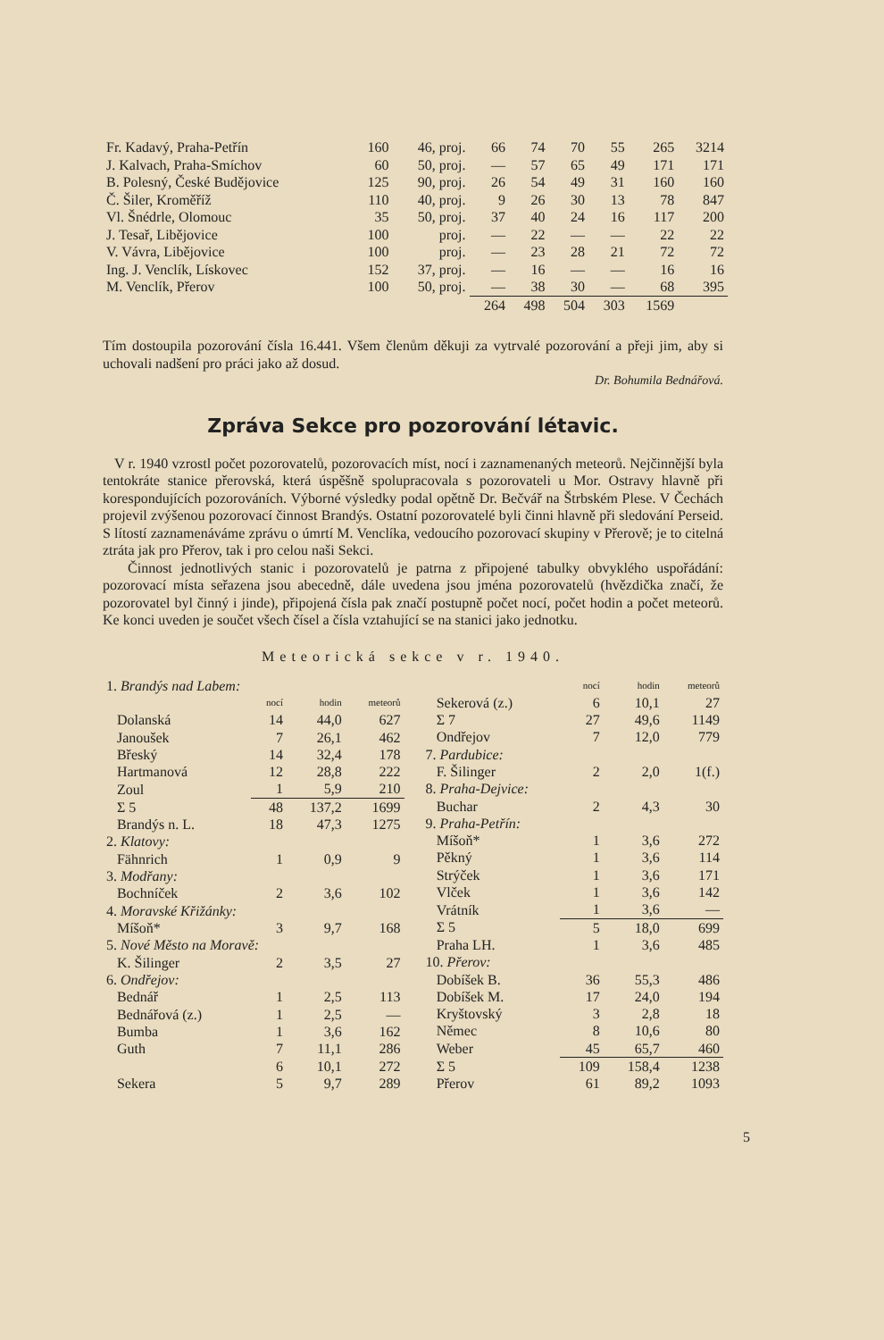| Fr. Kadavý, Praha-Petřín | 160 | 46, proj. | 66 | 74 | 70 | 55 | 265 | 3214 |
| J. Kalvach, Praha-Smíchov | 60 | 50, proj. | — | 57 | 65 | 49 | 171 | 171 |
| B. Polesný, České Budějovice | 125 | 90, proj. | 26 | 54 | 49 | 31 | 160 | 160 |
| Č. Šiler, Kroměříž | 110 | 40, proj. | 9 | 26 | 30 | 13 | 78 | 847 |
| Vl. Šnédrle, Olomouc | 35 | 50, proj. | 37 | 40 | 24 | 16 | 117 | 200 |
| J. Tesař, Libějovice | 100 | proj. | — | 22 | — | — | 22 | 22 |
| V. Vávra, Libějovice | 100 | proj. | — | 23 | 28 | 21 | 72 | 72 |
| Ing. J. Venclík, Lískovec | 152 | 37, proj. | — | 16 | — | — | 16 | 16 |
| M. Venclík, Přerov | 100 | 50, proj. | — | 38 | 30 | — | 68 | 395 |
| | | | 264 | 498 | 504 | 303 | 1569 | |
Tím dostoupila pozorování čísla 16.441. Všem členům děkuji za vytrvalé pozorování a přeji jim, aby si uchovali nadšení pro práci jako až dosud.
Dr. Bohumila Bednářová.
Zpráva Sekce pro pozorování létavic.
V r. 1940 vzrostl počet pozorovatelů, pozorovacích míst, nocí i zaznamenaných meteorů. Nejčinnější byla tentokráte stanice přerovská, která úspěšně spolupracovala s pozorovateli u Mor. Ostravy hlavně při korespondujících pozorováních. Výborné výsledky podal opětně Dr. Bečvář na Štrbském Plese. V Čechách projevil zvýšenou pozorovací činnost Brandýs. Ostatní pozorovatelé byli činni hlavně při sledování Perseid. S lítostí zaznamenáváme zprávu o úmrtí M. Venclíka, vedoucího pozorovací skupiny v Přerově; je to citelná ztráta jak pro Přerov, tak i pro celou naši Sekci.
Činnost jednotlivých stanic i pozorovatelů je patrna z připojené tabulky obvyklého uspořádání: pozorovací místa seřazena jsou abecedně, dále uvedena jsou jména pozorovatelů (hvězdička značí, že pozorovatel byl činný i jinde), připojená čísla pak značí postupně počet nocí, počet hodin a počet meteorů. Ke konci uveden je součet všech čísel a čísla vztahující se na stanici jako jednotku.
Meteorická sekce v r. 1940.
| 1. Brandýs nad Labem: | | | | |
| | | nocí | hodin | meteorů |
| | Dolanská | 14 | 44,0 | 627 |
| | Janoušek | 7 | 26,1 | 462 |
| | Břeský | 14 | 32,4 | 178 |
| | Hartmanová | 12 | 28,8 | 222 |
| | Zoul | 1 | 5,9 | 210 |
| | Σ 5 | 48 | 137,2 | 1699 |
| | Brandýs n. L. | 18 | 47,3 | 1275 |
| 2. Klatovy: | | | | |
| | Fähnrich | 1 | 0,9 | 9 |
| 3. Modřany: | | | | |
| | Bochníček | 2 | 3,6 | 102 |
| 4. Moravské Křižánky: | | | | |
| | Míšoň* | 3 | 9,7 | 168 |
| 5. Nové Město na Moravě: | | | | |
| | K. Šilinger | 2 | 3,5 | 27 |
| 6. Ondřejov: | | | | |
| | Bednář | 1 | 2,5 | 113 |
| | Bednářová (z.) | 1 | 2,5 | — |
| | Bumba | 1 | 3,6 | 162 |
| | Guth | 7 | 11,1 | 286 |
| | | 6 | 10,1 | 272 |
| | Sekera | 5 | 9,7 | 289 |
| | | nocí | hodin | meteorů |
| | Sekerová (z.) | 6 | 10,1 | 27 |
| | Σ 7 | 27 | 49,6 | 1149 |
| | Ondřejov | 7 | 12,0 | 779 |
| 7. Pardubice: | | | | |
| | F. Šilinger | 2 | 2,0 | 1(f.) |
| 8. Praha-Dejvice: | | | | |
| | Buchar | 2 | 4,3 | 30 |
| 9. Praha-Petřín: | | | | |
| | Míšoň* | 1 | 3,6 | 272 |
| | Pěkný | 1 | 3,6 | 114 |
| | Strýček | 1 | 3,6 | 171 |
| | Vlček | 1 | 3,6 | 142 |
| | Vrátník | 1 | 3,6 | — |
| | Σ 5 | 5 | 18,0 | 699 |
| | Praha LH. | 1 | 3,6 | 485 |
| 10. Přerov: | | | | |
| | Dobíšek B. | 36 | 55,3 | 486 |
| | Dobíšek M. | 17 | 24,0 | 194 |
| | Kryštovský | 3 | 2,8 | 18 |
| | Němec | 8 | 10,6 | 80 |
| | Weber | 45 | 65,7 | 460 |
| | Σ 5 | 109 | 158,4 | 1238 |
| | Přerov | 61 | 89,2 | 1093 |
5